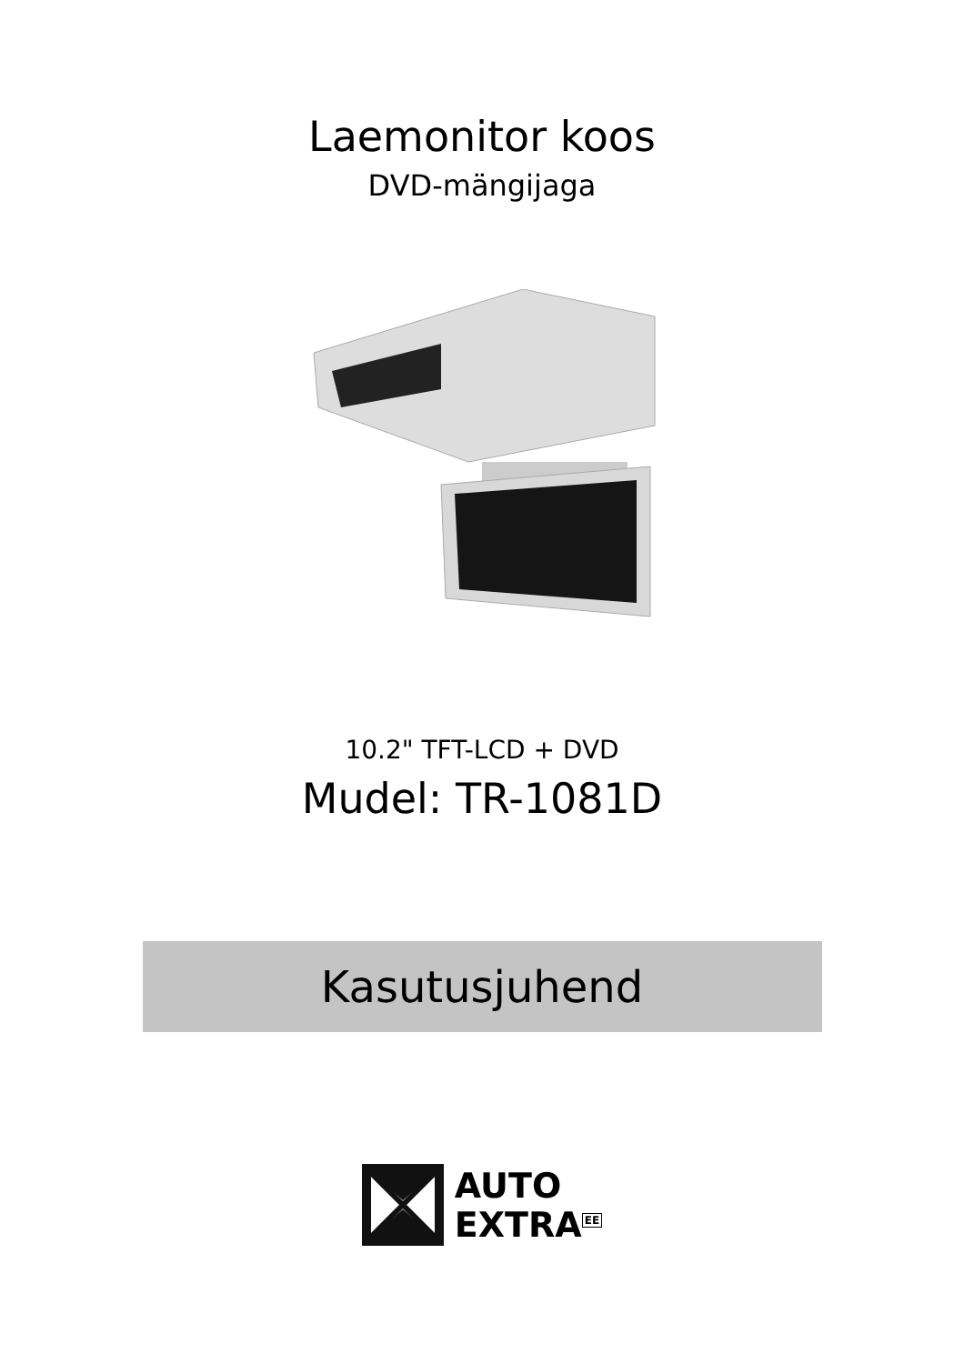Laemonitor koos
DVD-mängijaga
10.2" TFT-LCD + DVD
Mudel: TR-1081D
Kasutusjuhend
AUTO
EXTRA<sup>EE</sup>